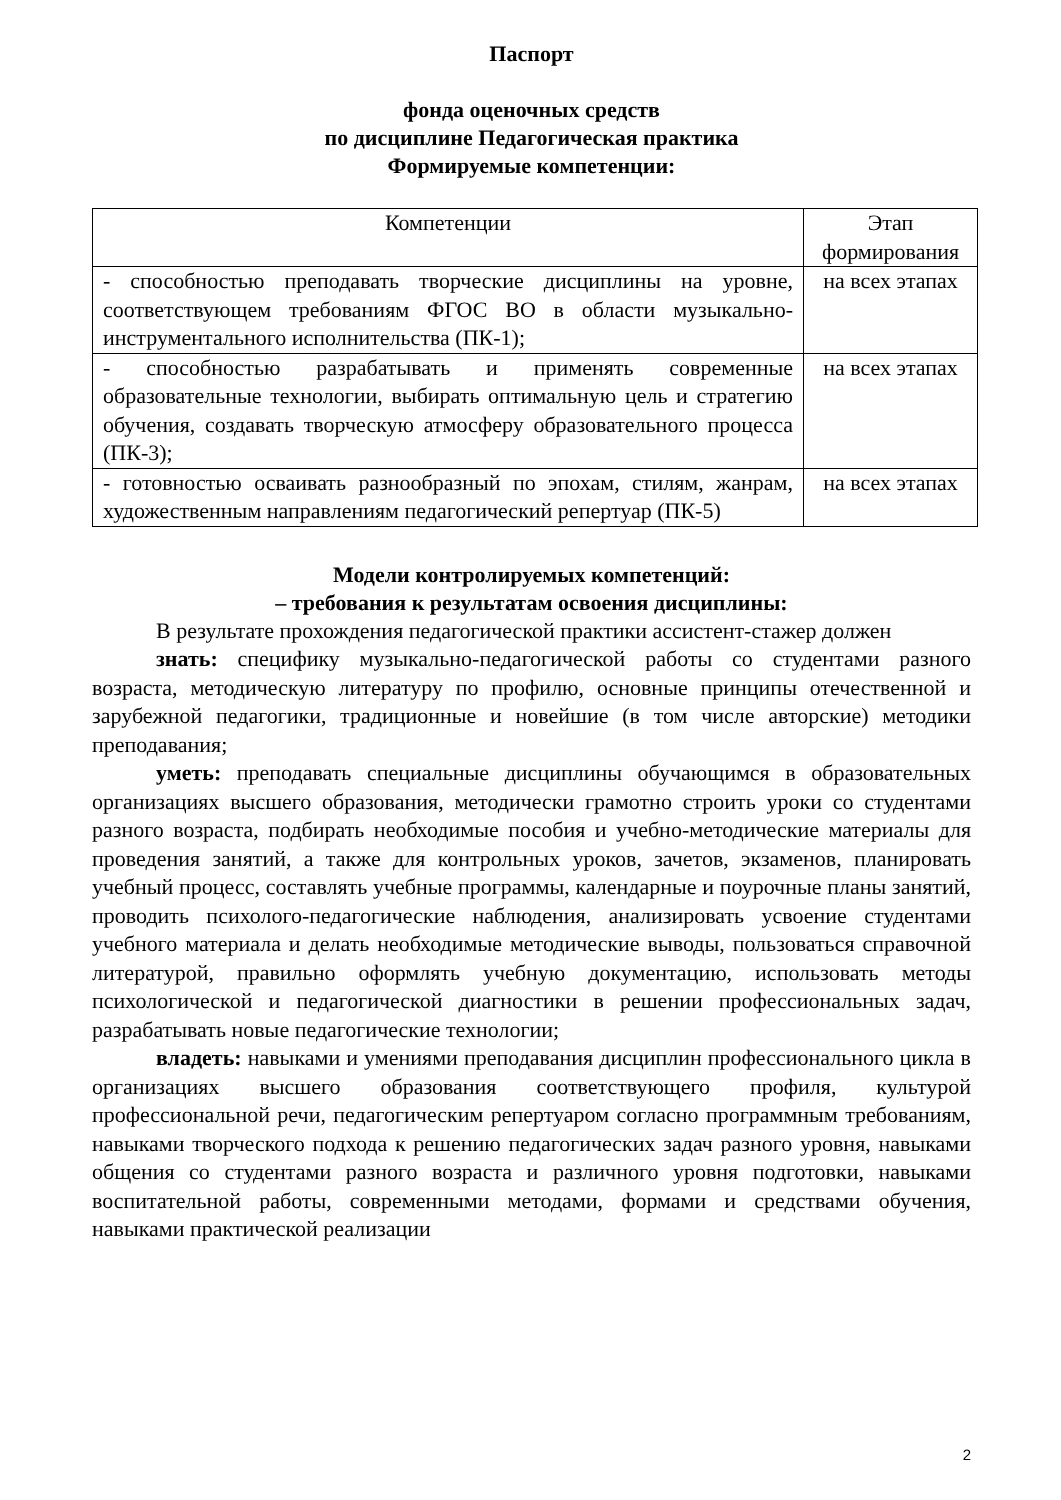Паспорт
фонда оценочных средств
по дисциплине Педагогическая практика
Формируемые компетенции:
| Компетенции | Этап формирования |
| --- | --- |
| - способностью преподавать творческие дисциплины на уровне, соответствующем требованиям ФГОС ВО в области музыкально-инструментального исполнительства (ПК-1); | на всех этапах |
| - способностью разрабатывать и применять современные образовательные технологии, выбирать оптимальную цель и стратегию обучения, создавать творческую атмосферу образовательного процесса (ПК-3); | на всех этапах |
| - готовностью осваивать разнообразный по эпохам, стилям, жанрам, художественным направлениям педагогический репертуар (ПК-5) | на всех этапах |
Модели контролируемых компетенций:
– требования к результатам освоения дисциплины:
В результате прохождения педагогической практики ассистент-стажер должен
знать: специфику музыкально-педагогической работы со студентами разного возраста, методическую литературу по профилю, основные принципы отечественной и зарубежной педагогики, традиционные и новейшие (в том числе авторские) методики преподавания;
уметь: преподавать специальные дисциплины обучающимся в образовательных организациях высшего образования, методически грамотно строить уроки со студентами разного возраста, подбирать необходимые пособия и учебно-методические материалы для проведения занятий, а также для контрольных уроков, зачетов, экзаменов, планировать учебный процесс, составлять учебные программы, календарные и поурочные планы занятий, проводить психолого-педагогические наблюдения, анализировать усвоение студентами учебного материала и делать необходимые методические выводы, пользоваться справочной литературой, правильно оформлять учебную документацию, использовать методы психологической и педагогической диагностики в решении профессиональных задач, разрабатывать новые педагогические технологии;
владеть: навыками и умениями преподавания дисциплин профессионального цикла в организациях высшего образования соответствующего профиля, культурой профессиональной речи, педагогическим репертуаром согласно программным требованиям, навыками творческого подхода к решению педагогических задач разного уровня, навыками общения со студентами разного возраста и различного уровня подготовки, навыками воспитательной работы, современными методами, формами и средствами обучения, навыками практической реализации
2